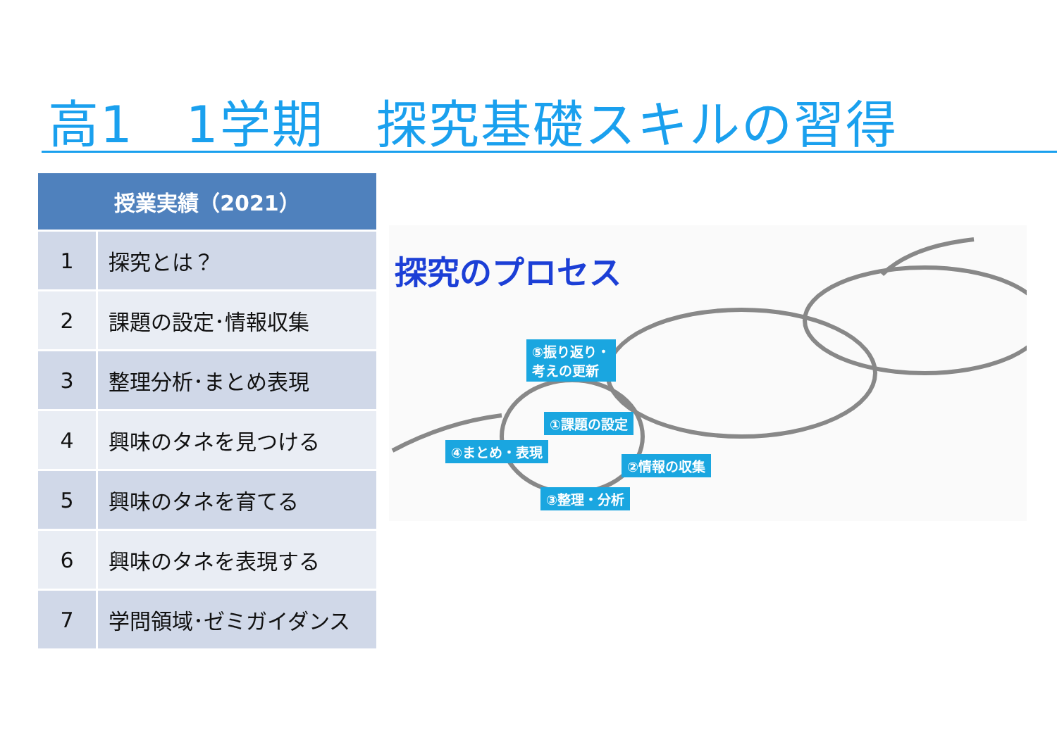高1　1学期　探究基礎スキルの習得
| 授業実績（2021） | |
| --- | --- |
| 1 | 探究とは？ |
| 2 | 課題の設定･情報収集 |
| 3 | 整理分析･まとめ表現 |
| 4 | 興味のタネを見つける |
| 5 | 興味のタネを育てる |
| 6 | 興味のタネを表現する |
| 7 | 学問領域･ゼミガイダンス |
探究のプロセス
⑤振り返り・
考えの更新
①課題の設定
④まとめ・表現
②情報の収集
③整理・分析